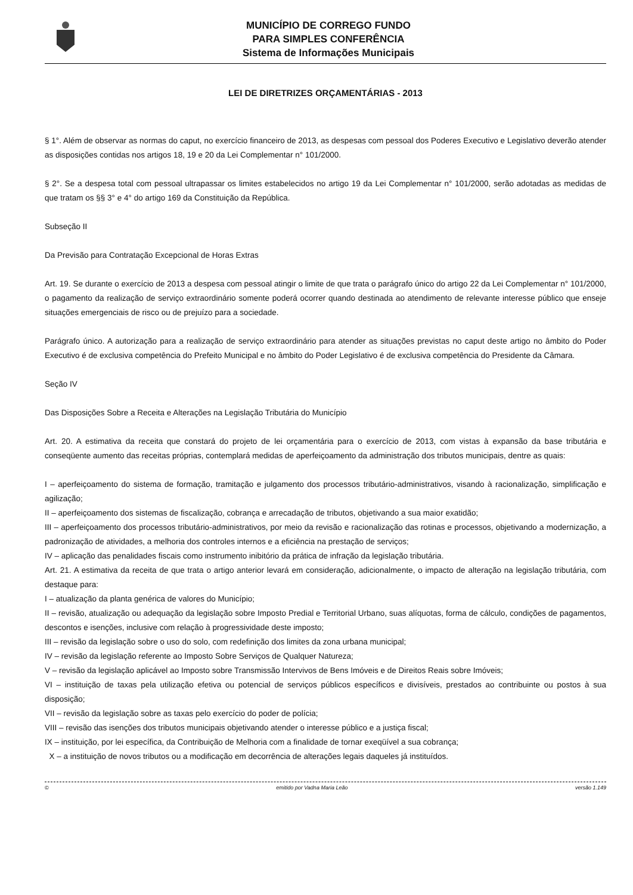MUNICÍPIO DE CORREGO FUNDO
PARA SIMPLES CONFERÊNCIA
Sistema de Informações Municipais
LEI DE DIRETRIZES ORÇAMENTÁRIAS - 2013
§ 1°. Além de observar as normas do caput, no exercício financeiro de 2013, as despesas com pessoal dos Poderes Executivo e Legislativo deverão atender as disposições contidas nos artigos 18, 19 e 20 da Lei Complementar n° 101/2000.
§ 2°. Se a despesa total com pessoal ultrapassar os limites estabelecidos no artigo 19 da Lei Complementar n° 101/2000, serão adotadas as medidas de que tratam os §§ 3° e 4° do artigo 169 da Constituição da República.
Subseção II
Da Previsão para Contratação Excepcional de Horas Extras
Art. 19. Se durante o exercício de 2013 a despesa com pessoal atingir o limite de que trata o parágrafo único do artigo 22 da Lei Complementar n° 101/2000, o pagamento da realização de serviço extraordinário somente poderá ocorrer quando destinada ao atendimento de relevante interesse público que enseje situações emergenciais de risco ou de prejuízo para a sociedade.
Parágrafo único. A autorização para a realização de serviço extraordinário para atender as situações previstas no caput deste artigo no âmbito do Poder Executivo é de exclusiva competência do Prefeito Municipal e no âmbito do Poder Legislativo é de exclusiva competência do Presidente da Câmara.
Seção IV
Das Disposições Sobre a Receita e Alterações na Legislação Tributária do Município
Art. 20. A estimativa da receita que constará do projeto de lei orçamentária para o exercício de 2013, com vistas à expansão da base tributária e conseqüente aumento das receitas próprias, contemplará medidas de aperfeiçoamento da administração dos tributos municipais, dentre as quais:
I – aperfeiçoamento do sistema de formação, tramitação e julgamento dos processos tributário-administrativos, visando à racionalização, simplificação e agilização;
II – aperfeiçoamento dos sistemas de fiscalização, cobrança e arrecadação de tributos, objetivando a sua maior exatidão;
III – aperfeiçoamento dos processos tributário-administrativos, por meio da revisão e racionalização das rotinas e processos, objetivando a modernização, a padronização de atividades, a melhoria dos controles internos e a eficiência na prestação de serviços;
IV – aplicação das penalidades fiscais como instrumento inibitório da prática de infração da legislação tributária.
Art. 21. A estimativa da receita de que trata o artigo anterior levará em consideração, adicionalmente, o impacto de alteração na legislação tributária, com destaque para:
I – atualização da planta genérica de valores do Município;
II – revisão, atualização ou adequação da legislação sobre Imposto Predial e Territorial Urbano, suas alíquotas, forma de cálculo, condições de pagamentos, descontos e isenções, inclusive com relação à progressividade deste imposto;
III – revisão da legislação sobre o uso do solo, com redefinição dos limites da zona urbana municipal;
IV – revisão da legislação referente ao Imposto Sobre Serviços de Qualquer Natureza;
V – revisão da legislação aplicável ao Imposto sobre Transmissão Intervivos de Bens Imóveis e de Direitos Reais sobre Imóveis;
VI – instituição de taxas pela utilização efetiva ou potencial de serviços públicos específicos e divisíveis, prestados ao contribuinte ou postos à sua disposição;
VII – revisão da legislação sobre as taxas pelo exercício do poder de polícia;
VIII – revisão das isenções dos tributos municipais objetivando atender o interesse público e a justiça fiscal;
IX – instituição, por lei específica, da Contribuição de Melhoria com a finalidade de tornar exeqüível a sua cobrança;
X – a instituição de novos tributos ou a modificação em decorrência de alterações legais daqueles já instituídos.
© emitido por Vadna Maria Leão versão 1.149